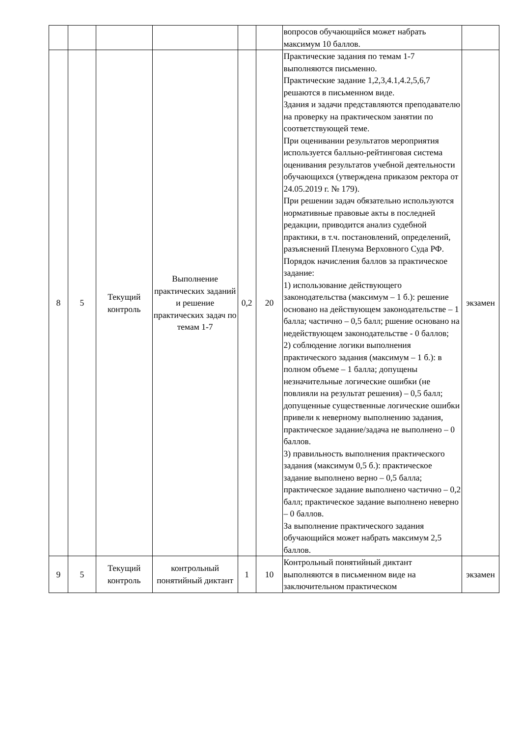| | | | | | | вопросов обучающийся может набрать максимум 10 баллов. | |
| 8 | 5 | Текущий контроль | Выполнение практических заданий и решение практических задач по темам 1-7 | 0,2 | 20 | Практические задания по темам 1-7 выполняются письменно. Практические задание 1,2,3,4.1,4.2,5,6,7 решаются в письменном виде. Здания и задачи представляются преподавателю на проверку на практическом занятии по соответствующей теме. При оценивании результатов мероприятия используется балльно-рейтинговая система оценивания результатов учебной деятельности обучающихся (утверждена приказом ректора от 24.05.2019 г. № 179). При решении задач обязательно используются нормативные правовые акты в последней редакции, приводится анализ судебной практики, в т.ч. постановлений, определений, разъяснений Пленума Верховного Суда РФ. Порядок начисления баллов за практическое задание: 1) использование действующего законодательства (максимум – 1 б.): решение основано на действующем законодательстве – 1 балла; частично – 0,5 балл; ршение основано на недействующем законодательстве - 0 баллов; 2) соблюдение логики выполнения практического задания (максимум – 1 б.): в полном объеме – 1 балла; допущены незначительные логические ошибки (не повлияли на результат решения) – 0,5 балл; допущенные существенные логические ошибки привели к неверному выполнению задания, практическое задание/задача не выполнено – 0 баллов. 3) правильность выполнения практического задания (максимум 0,5 б.): практическое задание выполнено верно – 0,5 балла; практическое задание выполнено частично – 0,2 балл; практическое задание выполнено неверно – 0 баллов. За выполнение практического задания обучающийся может набрать максимум 2,5 баллов. | экзамен |
| 9 | 5 | Текущий контроль | контрольный понятийный диктант | 1 | 10 | Контрольный понятийный диктант выполняются в письменном виде на заключительном практическом | экзамен |